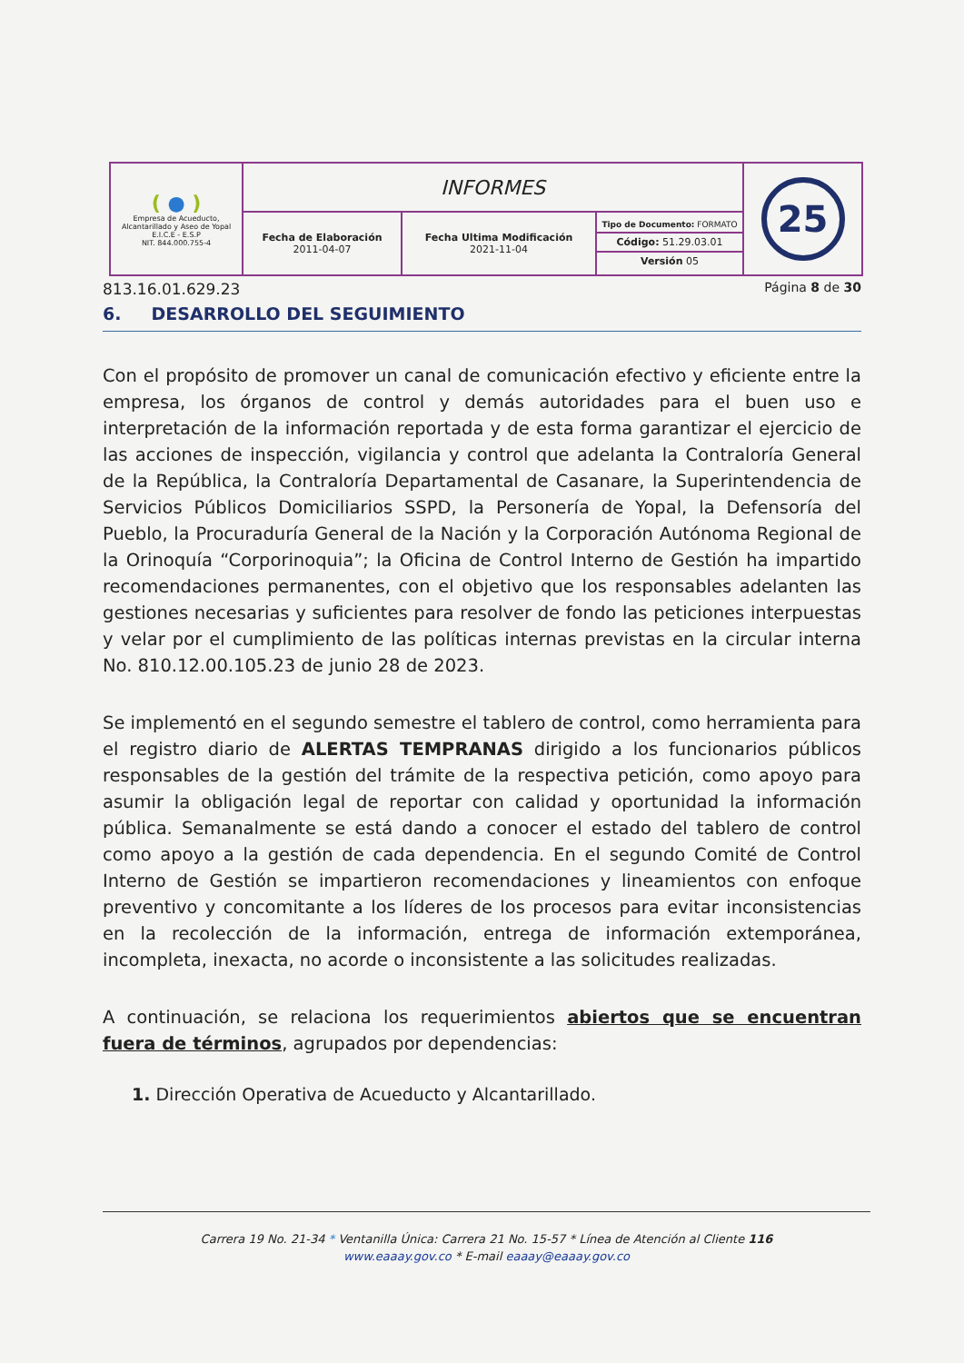| ( ● ) Empresa de Acueducto, Alcantarillado y Aseo de Yopal E.I.C.E - E.S.P NIT. 844.000.755-4 | INFORMES | | | 25 |
| | Fecha de Elaboración 2011-04-07 | Fecha Ultima Modificación 2021-11-04 | Tipo de Documento: FORMATO Código: 51.29.03.01 Versión 05 | |
813.16.01.629.23 Página 8 de 30
6. DESARROLLO DEL SEGUIMIENTO
Con el propósito de promover un canal de comunicación efectivo y eficiente entre la empresa, los órganos de control y demás autoridades para el buen uso e interpretación de la información reportada y de esta forma garantizar el ejercicio de las acciones de inspección, vigilancia y control que adelanta la Contraloría General de la República, la Contraloría Departamental de Casanare, la Superintendencia de Servicios Públicos Domiciliarios SSPD, la Personería de Yopal, la Defensoría del Pueblo, la Procuraduría General de la Nación y la Corporación Autónoma Regional de la Orinoquía “Corporinoquia”; la Oficina de Control Interno de Gestión ha impartido recomendaciones permanentes, con el objetivo que los responsables adelanten las gestiones necesarias y suficientes para resolver de fondo las peticiones interpuestas y velar por el cumplimiento de las políticas internas previstas en la circular interna No. 810.12.00.105.23 de junio 28 de 2023.
Se implementó en el segundo semestre el tablero de control, como herramienta para el registro diario de ALERTAS TEMPRANAS dirigido a los funcionarios públicos responsables de la gestión del trámite de la respectiva petición, como apoyo para asumir la obligación legal de reportar con calidad y oportunidad la información pública. Semanalmente se está dando a conocer el estado del tablero de control como apoyo a la gestión de cada dependencia. En el segundo Comité de Control Interno de Gestión se impartieron recomendaciones y lineamientos con enfoque preventivo y concomitante a los líderes de los procesos para evitar inconsistencias en la recolección de la información, entrega de información extemporánea, incompleta, inexacta, no acorde o inconsistente a las solicitudes realizadas.
A continuación, se relaciona los requerimientos abiertos que se encuentran fuera de términos, agrupados por dependencias:
1. Dirección Operativa de Acueducto y Alcantarillado.
Carrera 19 No. 21-34 * Ventanilla Única: Carrera 21 No. 15-57 * Línea de Atención al Cliente 116
www.eaaay.gov.co * E-mail eaaay@eaaay.gov.co